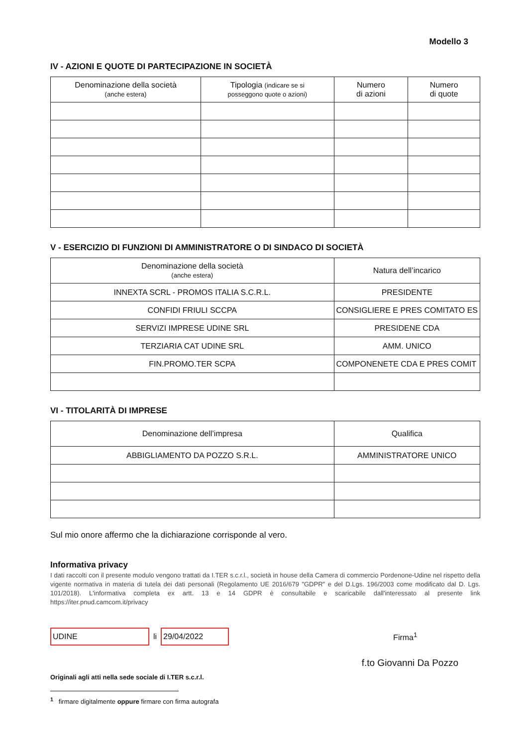Modello 3
IV - AZIONI E QUOTE DI PARTECIPAZIONE IN SOCIETÀ
| Denominazione della società (anche estera) | Tipologia (indicare se si posseggono quote o azioni) | Numero di azioni | Numero di quote |
| --- | --- | --- | --- |
V - ESERCIZIO DI FUNZIONI DI AMMINISTRATORE O DI SINDACO DI SOCIETÀ
| Denominazione della società (anche estera) | Natura dell’incarico |
| --- | --- |
| INNEXTA SCRL - PROMOS ITALIA S.C.R.L. | PRESIDENTE |
| CONFIDI FRIULI SCCPA | CONSIGLIERE E PRES COMITATO ES |
| SERVIZI IMPRESE UDINE SRL | PRESIDENE CDA |
| TERZIARIA CAT UDINE SRL | AMM. UNICO |
| FIN.PROMO.TER SCPA | COMPONENETE CDA E PRES COMIT |
VI - TITOLARITÀ DI IMPRESE
| Denominazione dell’impresa | Qualifica |
| --- | --- |
| ABBIGLIAMENTO DA POZZO S.R.L. | AMMINISTRATORE UNICO |
Sul mio onore affermo che la dichiarazione corrisponde al vero.
Informativa privacy
I dati raccolti con il presente modulo vengono trattati da I.TER s.c.r.l., società in house della Camera di commercio Pordenone-Udine nel rispetto della vigente normativa in materia di tutela dei dati personali (Regolamento UE 2016/679 "GDPR" e del D.Lgs. 196/2003 come modificato dal D. Lgs. 101/2018). L'informativa completa ex artt. 13 e 14 GDPR è consultabile e scaricabile dall'interessato al presente link https://iter.pnud.camcom.it/privacy
UDINE
li
29/04/2022
Firma<sup>1</sup>
f.to Giovanni Da Pozzo
Originali agli atti nella sede sociale di I.TER s.c.r.l.
<sup>1</sup> firmare digitalmente oppure firmare con firma autografa